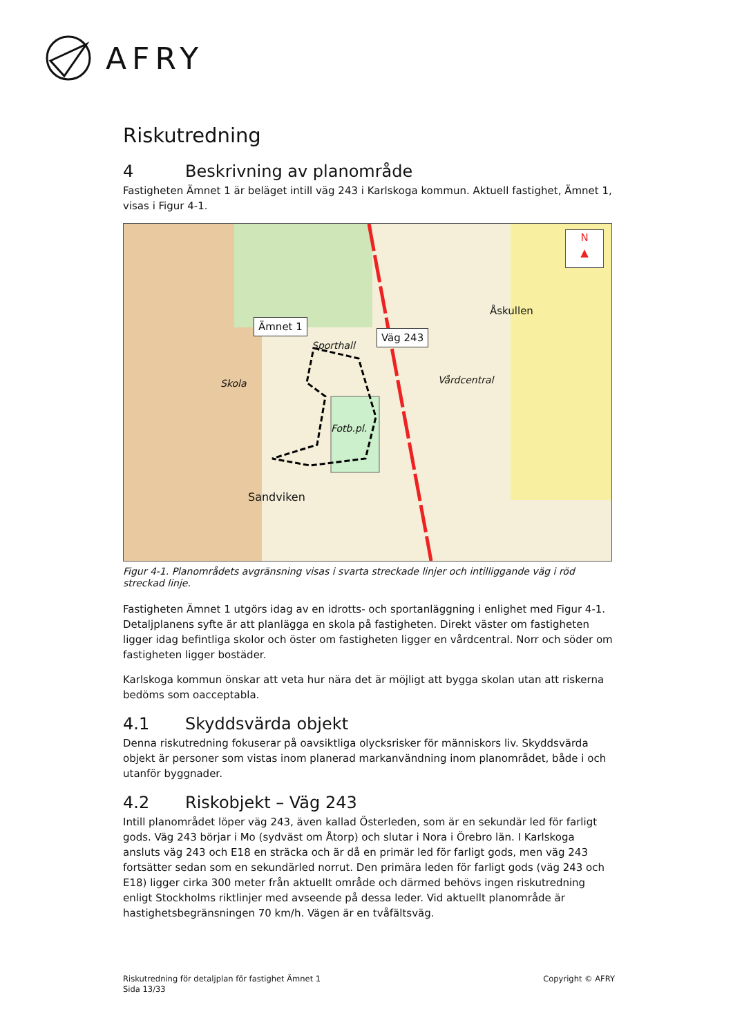AFRY
Riskutredning
4 Beskrivning av planområde
Fastigheten Ämnet 1 är beläget intill väg 243 i Karlskoga kommun. Aktuell fastighet, Ämnet 1, visas i Figur 4-1.
Ämnet 1
Väg 243
N
▲
Åskullen
Skola
Fotb.pl.
Sporthall
Vårdcentral
Sandviken
Figur 4-1. Planområdets avgränsning visas i svarta streckade linjer och intilliggande väg i röd streckad linje.
Fastigheten Ämnet 1 utgörs idag av en idrotts- och sportanläggning i enlighet med Figur 4-1. Detaljplanens syfte är att planlägga en skola på fastigheten. Direkt väster om fastigheten ligger idag befintliga skolor och öster om fastigheten ligger en vårdcentral. Norr och söder om fastigheten ligger bostäder.
Karlskoga kommun önskar att veta hur nära det är möjligt att bygga skolan utan att riskerna bedöms som oacceptabla.
4.1 Skyddsvärda objekt
Denna riskutredning fokuserar på oavsiktliga olycksrisker för människors liv. Skyddsvärda objekt är personer som vistas inom planerad markanvändning inom planområdet, både i och utanför byggnader.
4.2 Riskobjekt – Väg 243
Intill planområdet löper väg 243, även kallad Österleden, som är en sekundär led för farligt gods. Väg 243 börjar i Mo (sydväst om Åtorp) och slutar i Nora i Örebro län. I Karlskoga ansluts väg 243 och E18 en sträcka och är då en primär led för farligt gods, men väg 243 fortsätter sedan som en sekundärled norrut. Den primära leden för farligt gods (väg 243 och E18) ligger cirka 300 meter från aktuellt område och därmed behövs ingen riskutredning enligt Stockholms riktlinjer med avseende på dessa leder. Vid aktuellt planområde är hastighetsbegränsningen 70 km/h. Vägen är en tvåfältsväg.
Riskutredning för detaljplan för fastighet Ämnet 1
Sida 13/33
Copyright © AFRY